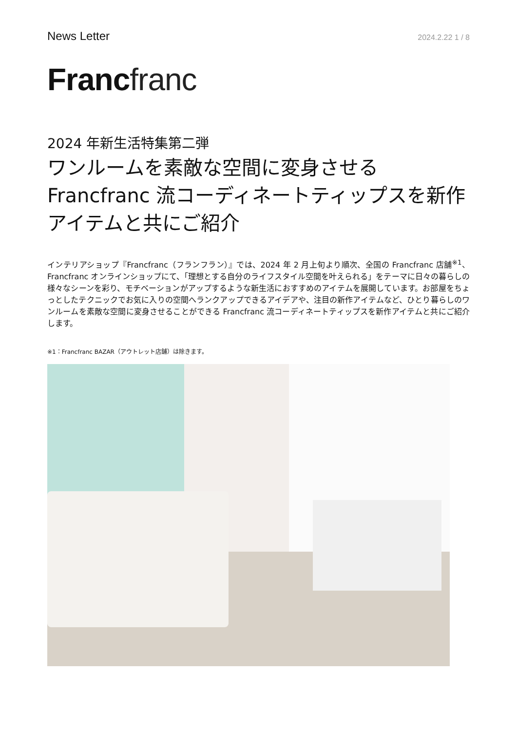News Letter
2024.2.22 1 / 8
Franc franc
2024 年新生活特集第二弾
ワンルームを素敵な空間に変身させる Francfranc 流コーディネートティップスを新作アイテムと共にご紹介
インテリアショップ『Francfranc（フランフラン）』では、2024 年 2 月上旬より順次、全国の Francfranc 店舗<sup>※1</sup>、Francfranc オンラインショップにて、「理想とする自分のライフスタイル空間を叶えられる」をテーマに日々の暮らしの様々なシーンを彩り、モチベーションがアップするような新生活におすすめのアイテムを展開しています。お部屋をちょっとしたテクニックでお気に入りの空間へランクアップできるアイデアや、注目の新作アイテムなど、ひとり暮らしのワンルームを素敵な空間に変身させることができる Francfranc 流コーディネートティップスを新作アイテムと共にご紹介します。
※1：Francfranc BAZAR（アウトレット店舗）は除きます。